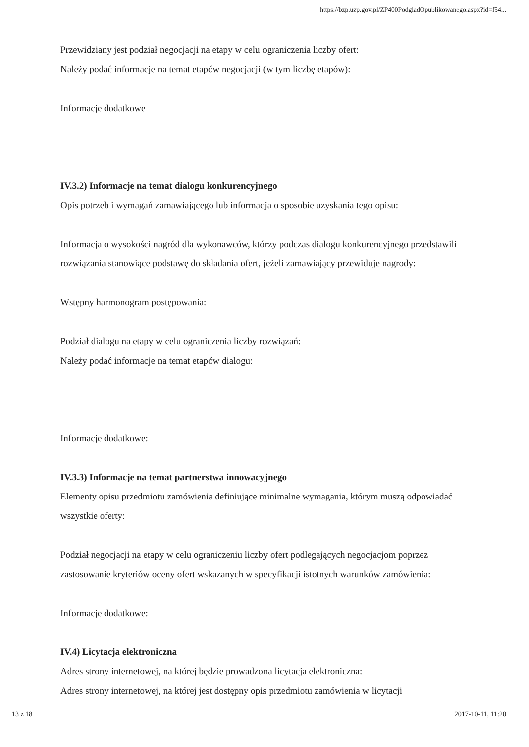https://bzp.uzp.gov.pl/ZP400PodgladOpublikowanego.aspx?id=f54...
Przewidziany jest podział negocjacji na etapy w celu ograniczenia liczby ofert:
Należy podać informacje na temat etapów negocjacji (w tym liczbę etapów):
Informacje dodatkowe
IV.3.2) Informacje na temat dialogu konkurencyjnego
Opis potrzeb i wymagań zamawiającego lub informacja o sposobie uzyskania tego opisu:
Informacja o wysokości nagród dla wykonawców, którzy podczas dialogu konkurencyjnego przedstawili rozwiązania stanowiące podstawę do składania ofert, jeżeli zamawiający przewiduje nagrody:
Wstępny harmonogram postępowania:
Podział dialogu na etapy w celu ograniczenia liczby rozwiązań:
Należy podać informacje na temat etapów dialogu:
Informacje dodatkowe:
IV.3.3) Informacje na temat partnerstwa innowacyjnego
Elementy opisu przedmiotu zamówienia definiujące minimalne wymagania, którym muszą odpowiadać wszystkie oferty:
Podział negocjacji na etapy w celu ograniczeniu liczby ofert podlegających negocjacjom poprzez zastosowanie kryteriów oceny ofert wskazanych w specyfikacji istotnych warunków zamówienia:
Informacje dodatkowe:
IV.4) Licytacja elektroniczna
Adres strony internetowej, na której będzie prowadzona licytacja elektroniczna:
Adres strony internetowej, na której jest dostępny opis przedmiotu zamówienia w licytacji
13 z 18 2017-10-11, 11:20